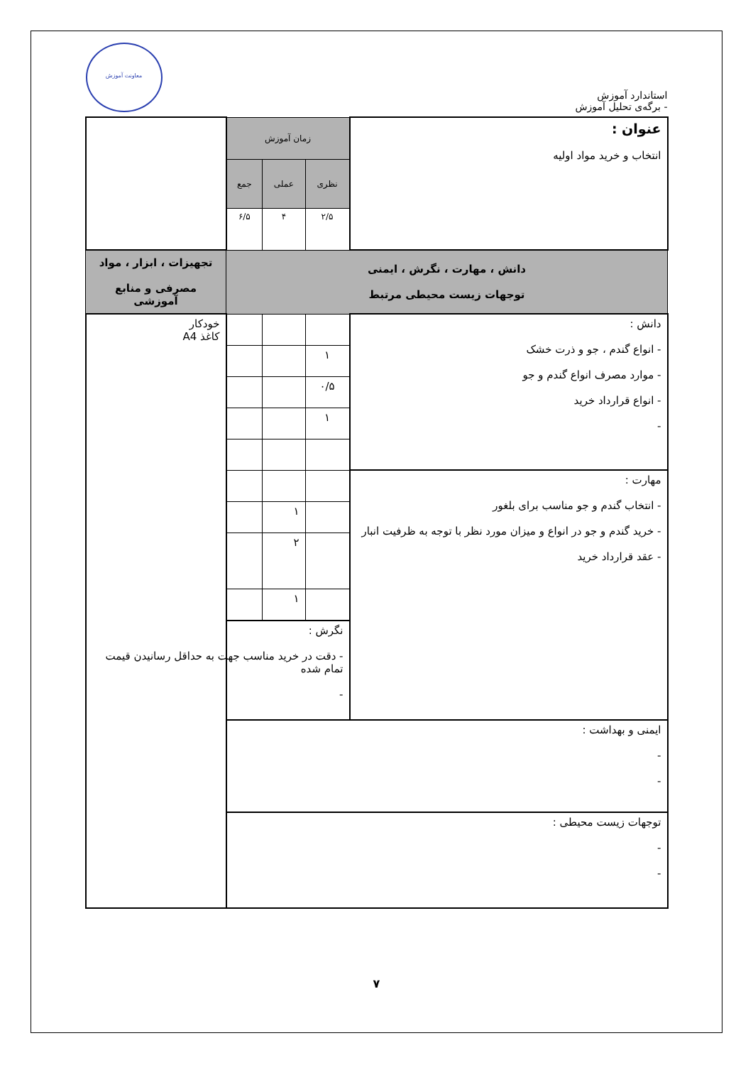استاندارد آموزش
- برگه‌ی تحلیل آموزش
معاونت آموزش
| عنوان : انتخاب و خرید مواد اولیه | زمان آموزش | | | |
| | نظری | عملی | جمع | |
| | ۲/۵ | ۴ | ۶/۵ | |
| دانش ، مهارت ، نگرش ، ایمنی توجهات زیست محیطی مرتبط | | | | تجهیزات ، ابزار ، مواد مصرفی و منابع آموزشی |
| دانش : - انواع گندم ، جو و ذرت خشک - موارد مصرف انواع گندم و جو - انواع قرارداد خرید - | | | | خودکار کاغذ A4 |
| | ۱ | | | |
| | ۰/۵ | | | |
| | ۱ | | | |
| مهارت : - انتخاب گندم و جو مناسب برای بلغور - خرید گندم و جو در انواع و میزان مورد نظر با توجه به ظرفیت انبار - عقد قرارداد خرید | | | | |
| | | ۱ | | |
| | | ۲ | | |
| | | ۱ | | |
| | نگرش : - دقت در خرید مناسب جهت به حداقل رسانیدن قیمت تمام شده - | | | |
| ایمنی و بهداشت : - - | | | | |
| توجهات زیست محیطی : - - | | | | |
۷